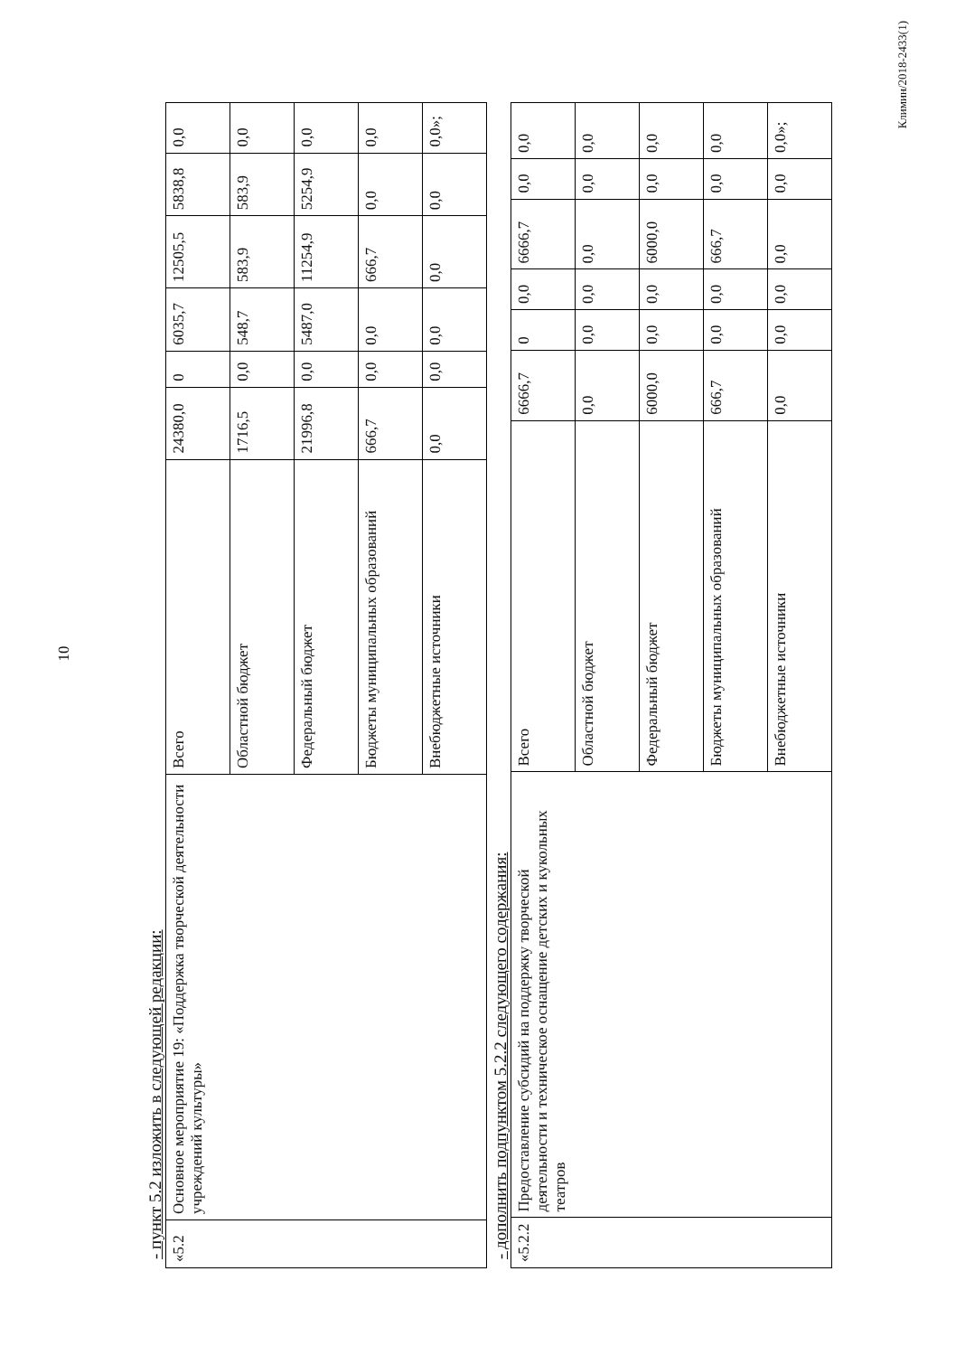10
- пункт 5.2 изложить в следующей редакции:
| «5.2 | Основное мероприятие 19: «Поддержка творческой деятельности учреждений культуры» | Всего | 24380,0 | 0 | 6035,7 | 12505,5 | 5838,8 | 0,0 |
| | | Областной бюджет | 1716,5 | 0,0 | 548,7 | 583,9 | 583,9 | 0,0 |
| | | Федеральный бюджет | 21996,8 | 0,0 | 5487,0 | 11254,9 | 5254,9 | 0,0 |
| | | Бюджеты муниципальных образований | 666,7 | 0,0 | 0,0 | 666,7 | 0,0 | 0,0 |
| | | Внебюджетные источники | 0,0 | 0,0 | 0,0 | 0,0 | 0,0 | 0,0»; |
- дополнить подпунктом 5.2.2 следующего содержания:
| «5.2.2 | Предоставление субсидий на поддержку творческой деятельности и техническое оснащение детских и кукольных театров | Всего | 6666,7 | 0 | 0,0 | 6666,7 | 0,0 | 0,0 |
| | | Областной бюджет | 0,0 | 0,0 | 0,0 | 0,0 | 0,0 | 0,0 |
| | | Федеральный бюджет | 6000,0 | 0,0 | 0,0 | 6000,0 | 0,0 | 0,0 |
| | | Бюджеты муниципальных образований | 666,7 | 0,0 | 0,0 | 666,7 | 0,0 | 0,0 |
| | | Внебюджетные источники | 0,0 | 0,0 | 0,0 | 0,0 | 0,0 | 0,0»; |
Климин/2018-2433(1)